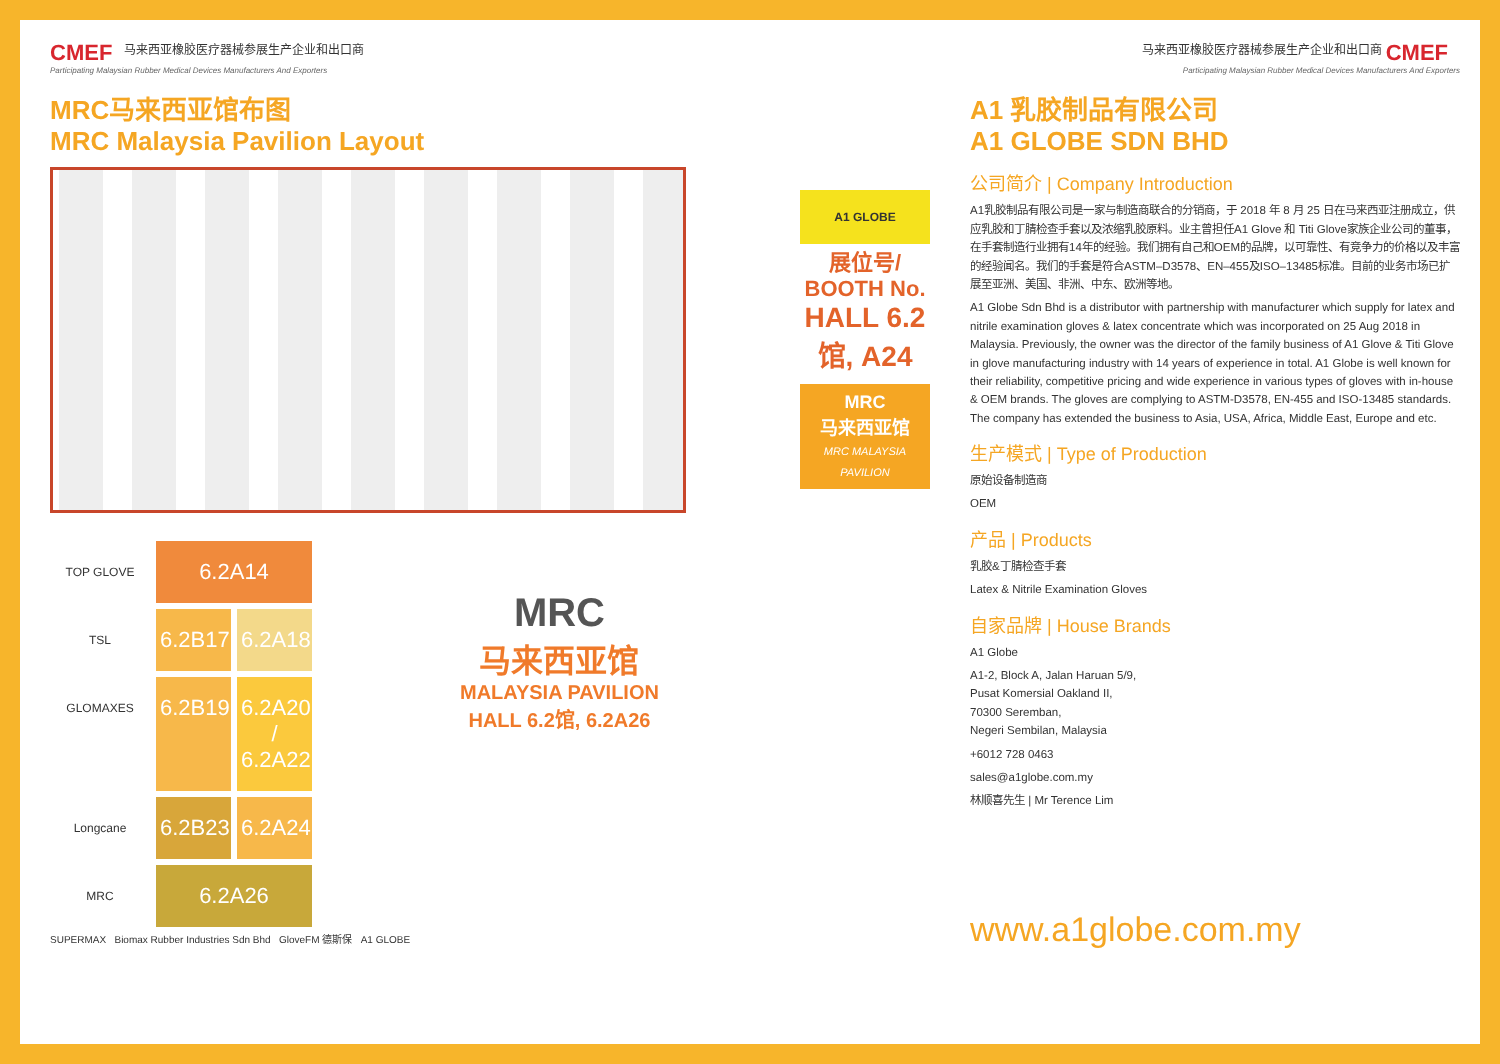CMEF 马来西亚橡胶医疗器械参展生产企业和出口商
Participating Malaysian Rubber Medical Devices Manufacturers And Exporters
MRC马来西亚馆布图
MRC Malaysia Pavilion Layout
TOP GLOVE
6.2A14
TSL
6.2B17
6.2A18
GLOMAXES
6.2B19
6.2A20 / 6.2A22
Longcane
6.2B23
6.2A24
MRC
6.2A26
SUPERMAX Biomax Rubber Industries Sdn Bhd GloveFM 德斯保 A1 GLOBE
MRC
马来西亚馆
MALAYSIA PAVILION
HALL 6.2馆, 6.2A26
A1 GLOBE
展位号/
BOOTH No.
HALL 6.2馆, A24
MRC
马来西亚馆
MRC MALAYSIA PAVILION
马来西亚橡胶医疗器械参展生产企业和出口商 CMEF
Participating Malaysian Rubber Medical Devices Manufacturers And Exporters
A1 乳胶制品有限公司
A1 GLOBE SDN BHD
公司简介 | Company Introduction
A1乳胶制品有限公司是一家与制造商联合的分销商，于 2018 年 8 月 25 日在马来西亚注册成立，供应乳胶和丁腈检查手套以及浓缩乳胶原料。业主曾担任A1 Glove 和 Titi Glove家族企业公司的董事，在手套制造行业拥有14年的经验。我们拥有自己和OEM的品牌，以可靠性、有竞争力的价格以及丰富的经验闻名。我们的手套是符合ASTM–D3578、EN–455及ISO–13485标准。目前的业务市场已扩展至亚洲、美国、非洲、中东、欧洲等地。
A1 Globe Sdn Bhd is a distributor with partnership with manufacturer which supply for latex and nitrile examination gloves & latex concentrate which was incorporated on 25 Aug 2018 in Malaysia. Previously, the owner was the director of the family business of A1 Glove & Titi Glove in glove manufacturing industry with 14 years of experience in total. A1 Globe is well known for their reliability, competitive pricing and wide experience in various types of gloves with in-house & OEM brands. The gloves are complying to ASTM-D3578, EN-455 and ISO-13485 standards. The company has extended the business to Asia, USA, Africa, Middle East, Europe and etc.
生产模式 | Type of Production
原始设备制造商
OEM
产品 | Products
乳胶&丁腈检查手套
Latex & Nitrile Examination Gloves
自家品牌 | House Brands
A1 Globe
A1-2, Block A, Jalan Haruan 5/9,
Pusat Komersial Oakland II,
70300 Seremban,
Negeri Sembilan, Malaysia
+6012 728 0463
sales@a1globe.com.my
林顺喜先生 | Mr Terence Lim
www.a1globe.com.my